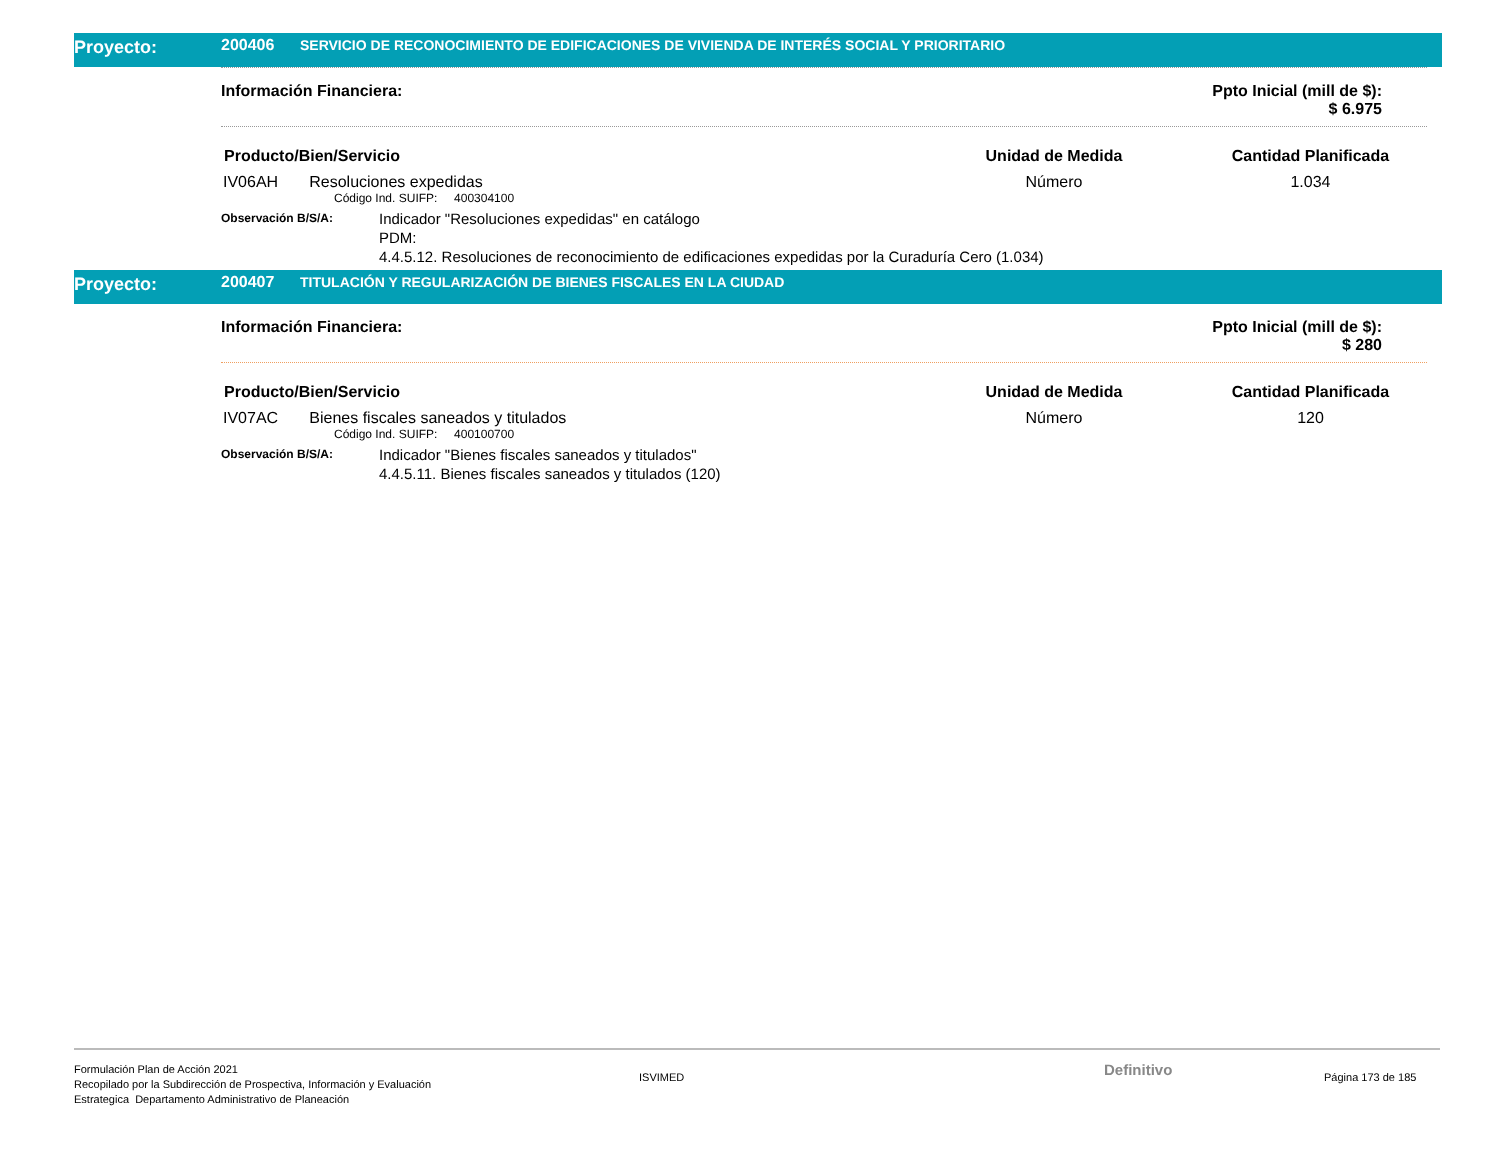Proyecto: 200406 SERVICIO DE RECONOCIMIENTO DE EDIFICACIONES DE VIVIENDA DE INTERÉS SOCIAL Y PRIORITARIO
Información Financiera: Ppto Inicial (mill de $):
$ 6.975
| Producto/Bien/Servicio | Unidad de Medida | Cantidad Planificada |
| --- | --- | --- |
| IV06AH Resoluciones expedidas | Número | 1.034 |
Código Ind. SUIFP: 400304100
Observación B/S/A:
Indicador "Resoluciones expedidas" en catálogo
PDM:
4.4.5.12. Resoluciones de reconocimiento de edificaciones expedidas por la Curaduría Cero (1.034)
Proyecto: 200407 TITULACIÓN Y REGULARIZACIÓN DE BIENES FISCALES EN LA CIUDAD
Información Financiera: Ppto Inicial (mill de $):
$ 280
| Producto/Bien/Servicio | Unidad de Medida | Cantidad Planificada |
| --- | --- | --- |
| IV07AC Bienes fiscales saneados y titulados | Número | 120 |
Código Ind. SUIFP: 400100700
Observación B/S/A:
Indicador "Bienes fiscales saneados y titulados"
4.4.5.11. Bienes fiscales saneados y titulados (120)
Formulación Plan de Acción 2021
Recopilado por la Subdirección de Prospectiva, Información y Evaluación
Estrategica Departamento Administrativo de Planeación
ISVIMED
Definitivo
Página 173 de 185